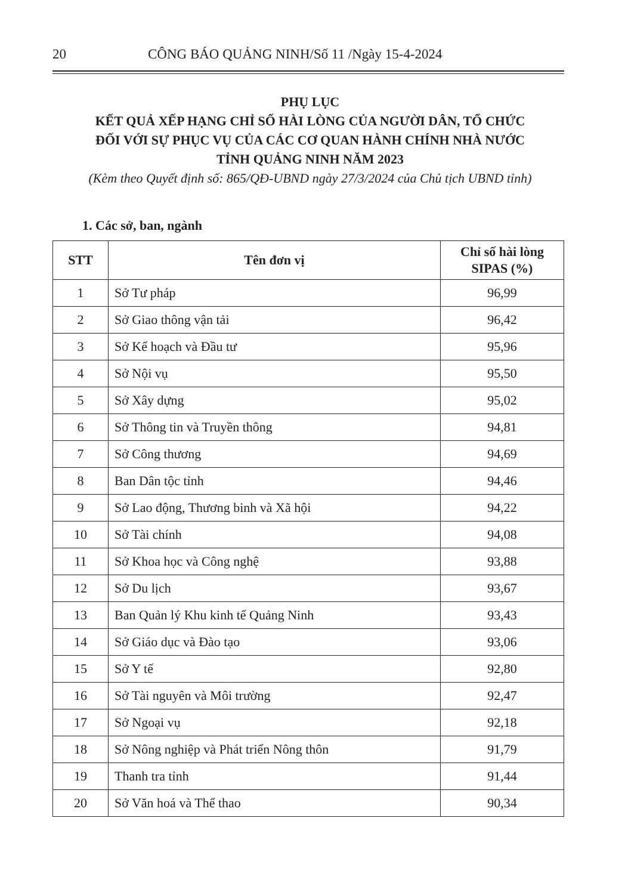20 CÔNG BÁO QUẢNG NINH/Số 11 /Ngày 15-4-2024
PHỤ LỤC
KẾT QUẢ XẾP HẠNG CHỈ SỐ HÀI LÒNG CỦA NGƯỜI DÂN, TỔ CHỨC
ĐỐI VỚI SỰ PHỤC VỤ CỦA CÁC CƠ QUAN HÀNH CHÍNH NHÀ NƯỚC
TỈNH QUẢNG NINH NĂM 2023
(Kèm theo Quyết định số: 865/QĐ-UBND ngày 27/3/2024 của Chủ tịch UBND tỉnh)
1. Các sở, ban, ngành
| STT | Tên đơn vị | Chỉ số hài lòng SIPAS (%) |
| --- | --- | --- |
| 1 | Sở Tư pháp | 96,99 |
| 2 | Sở Giao thông vận tải | 96,42 |
| 3 | Sở Kế hoạch và Đầu tư | 95,96 |
| 4 | Sở Nội vụ | 95,50 |
| 5 | Sở Xây dựng | 95,02 |
| 6 | Sở Thông tin và Truyền thông | 94,81 |
| 7 | Sở Công thương | 94,69 |
| 8 | Ban Dân tộc tỉnh | 94,46 |
| 9 | Sở Lao động, Thương binh và Xã hội | 94,22 |
| 10 | Sở Tài chính | 94,08 |
| 11 | Sở Khoa học và Công nghệ | 93,88 |
| 12 | Sở Du lịch | 93,67 |
| 13 | Ban Quản lý Khu kinh tế Quảng Ninh | 93,43 |
| 14 | Sở Giáo dục và Đào tạo | 93,06 |
| 15 | Sở Y tế | 92,80 |
| 16 | Sở Tài nguyên và Môi trường | 92,47 |
| 17 | Sở Ngoại vụ | 92,18 |
| 18 | Sở Nông nghiệp và Phát triển Nông thôn | 91,79 |
| 19 | Thanh tra tỉnh | 91,44 |
| 20 | Sở Văn hoá và Thể thao | 90,34 |